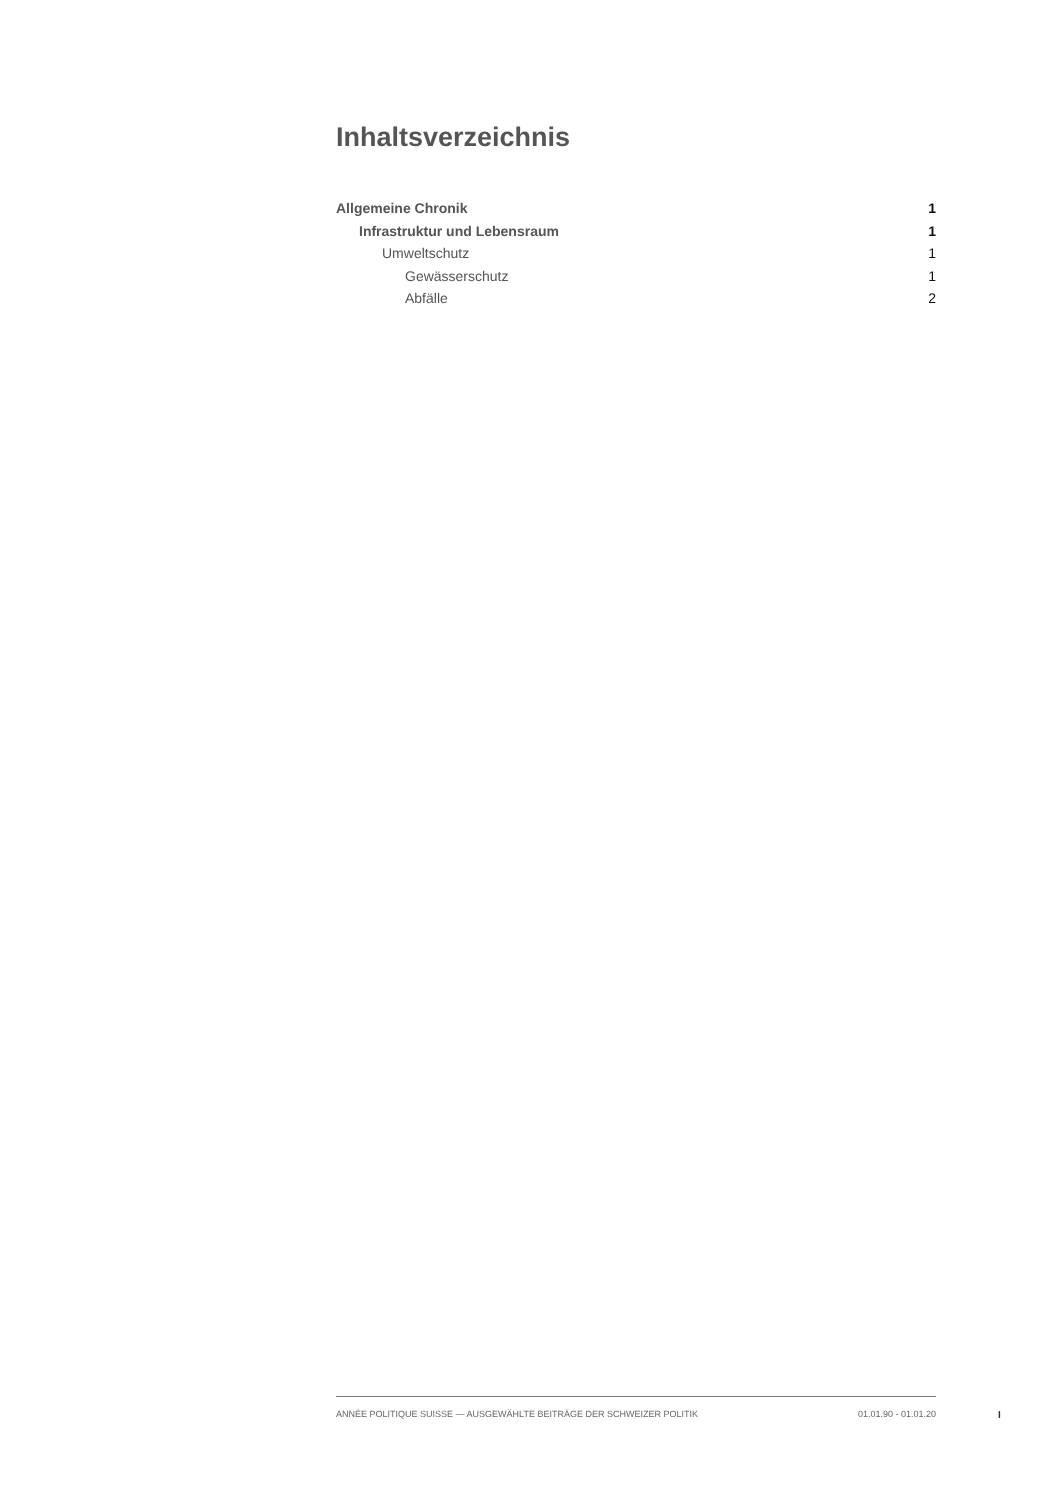Inhaltsverzeichnis
Allgemeine Chronik 1
Infrastruktur und Lebensraum 1
Umweltschutz 1
Gewässerschutz 1
Abfälle 2
ANNÉE POLITIQUE SUISSE — AUSGEWÄHLTE BEITRÄGE DER SCHWEIZER POLITIK 01.01.90 - 01.01.20
I